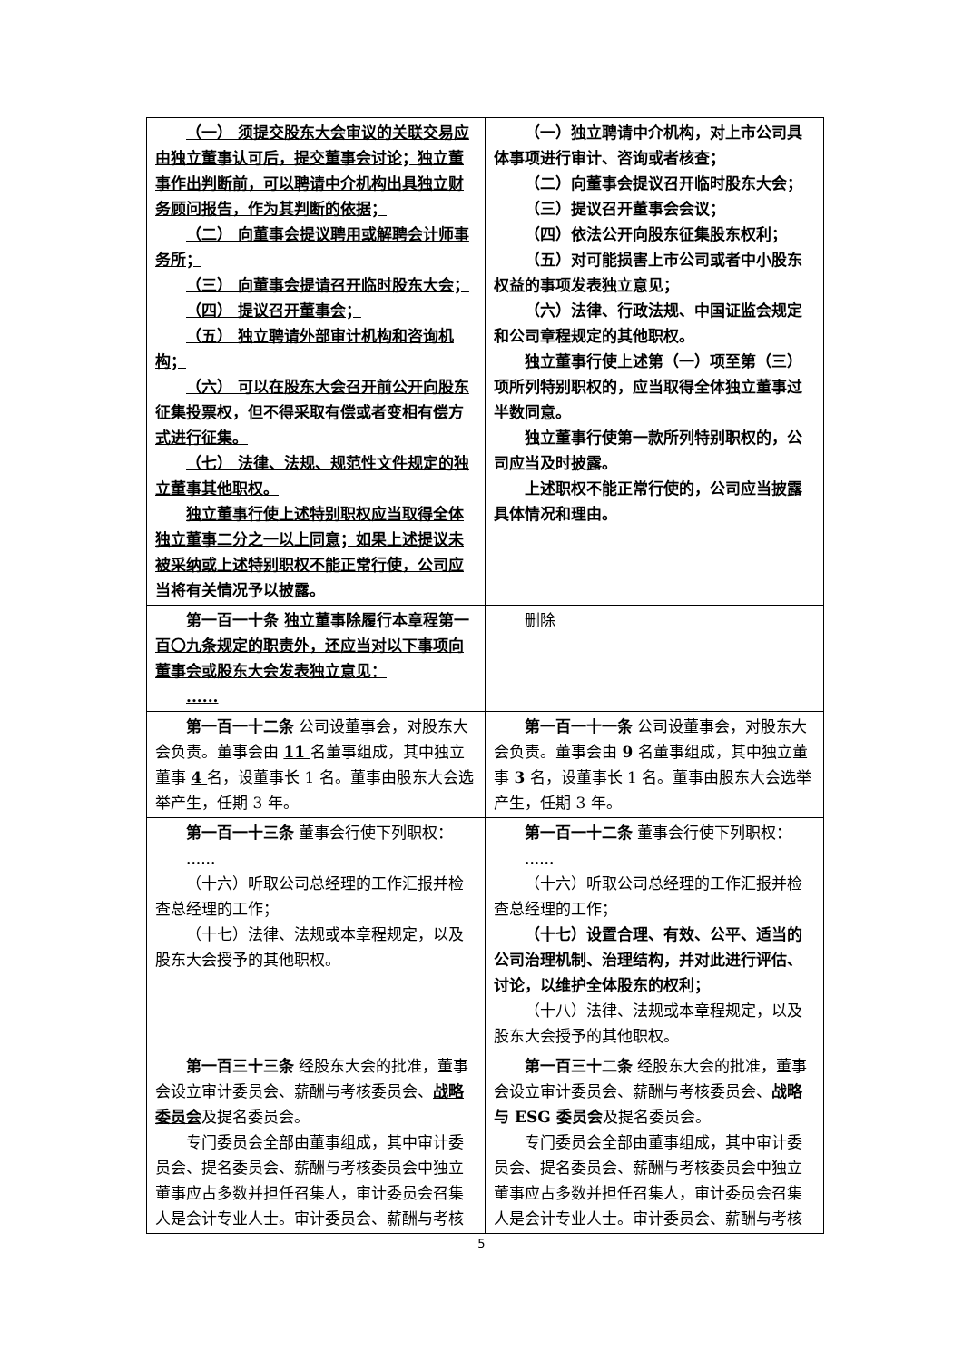| （一） 须提交股东大会审议的关联交易应由独立董事认可后，提交董事会讨论；独立董事作出判断前，可以聘请中介机构出具独立财务顾问报告，作为其判断的依据； （二） 向董事会提议聘用或解聘会计师事务所； （三） 向董事会提请召开临时股东大会； （四） 提议召开董事会； （五） 独立聘请外部审计机构和咨询机构； （六） 可以在股东大会召开前公开向股东征集投票权，但不得采取有偿或者变相有偿方式进行征集。 （七） 法律、法规、规范性文件规定的独立董事其他职权。 独立董事行使上述特别职权应当取得全体独立董事二分之一以上同意；如果上述提议未被采纳或上述特别职权不能正常行使，公司应当将有关情况予以披露。 | （一）独立聘请中介机构，对上市公司具体事项进行审计、咨询或者核查； （二）向董事会提议召开临时股东大会； （三）提议召开董事会会议； （四）依法公开向股东征集股东权利； （五）对可能损害上市公司或者中小股东权益的事项发表独立意见； （六）法律、行政法规、中国证监会规定和公司章程规定的其他职权。 独立董事行使上述第（一）项至第（三）项所列特别职权的，应当取得全体独立董事过半数同意。 独立董事行使第一款所列特别职权的，公司应当及时披露。 上述职权不能正常行使的，公司应当披露具体情况和理由。 |
| 第一百一十条 独立董事除履行本章程第一百〇九条规定的职责外，还应当对以下事项向董事会或股东大会发表独立意见： ...... | 删除 |
| 第一百一十二条 公司设董事会，对股东大会负责。董事会由 11 名董事组成，其中独立董事 4 名，设董事长 1 名。董事由股东大会选举产生，任期 3 年。 | 第一百一十一条 公司设董事会，对股东大会负责。董事会由 9 名董事组成，其中独立董事 3 名，设董事长 1 名。董事由股东大会选举产生，任期 3 年。 |
| 第一百一十三条 董事会行使下列职权： ...... （十六）听取公司总经理的工作汇报并检查总经理的工作； （十七）法律、法规或本章程规定，以及股东大会授予的其他职权。 | 第一百一十二条 董事会行使下列职权： ...... （十六）听取公司总经理的工作汇报并检查总经理的工作； （十七）设置合理、有效、公平、适当的公司治理机制、治理结构，并对此进行评估、讨论，以维护全体股东的权利； （十八）法律、法规或本章程规定，以及股东大会授予的其他职权。 |
| 第一百三十三条 经股东大会的批准，董事会设立审计委员会、薪酬与考核委员会、 战略委员会 及提名委员会。 专门委员会全部由董事组成，其中审计委员会、提名委员会、薪酬与考核委员会中独立董事应占多数并担任召集人，审计委员会召集人是会计专业人士。审计委员会、薪酬与考核 | 第一百三十二条 经股东大会的批准，董事会设立审计委员会、薪酬与考核委员会、 战略与 ESG 委员会 及提名委员会。 专门委员会全部由董事组成，其中审计委员会、提名委员会、薪酬与考核委员会中独立董事应占多数并担任召集人，审计委员会召集人是会计专业人士。审计委员会、薪酬与考核 |
5